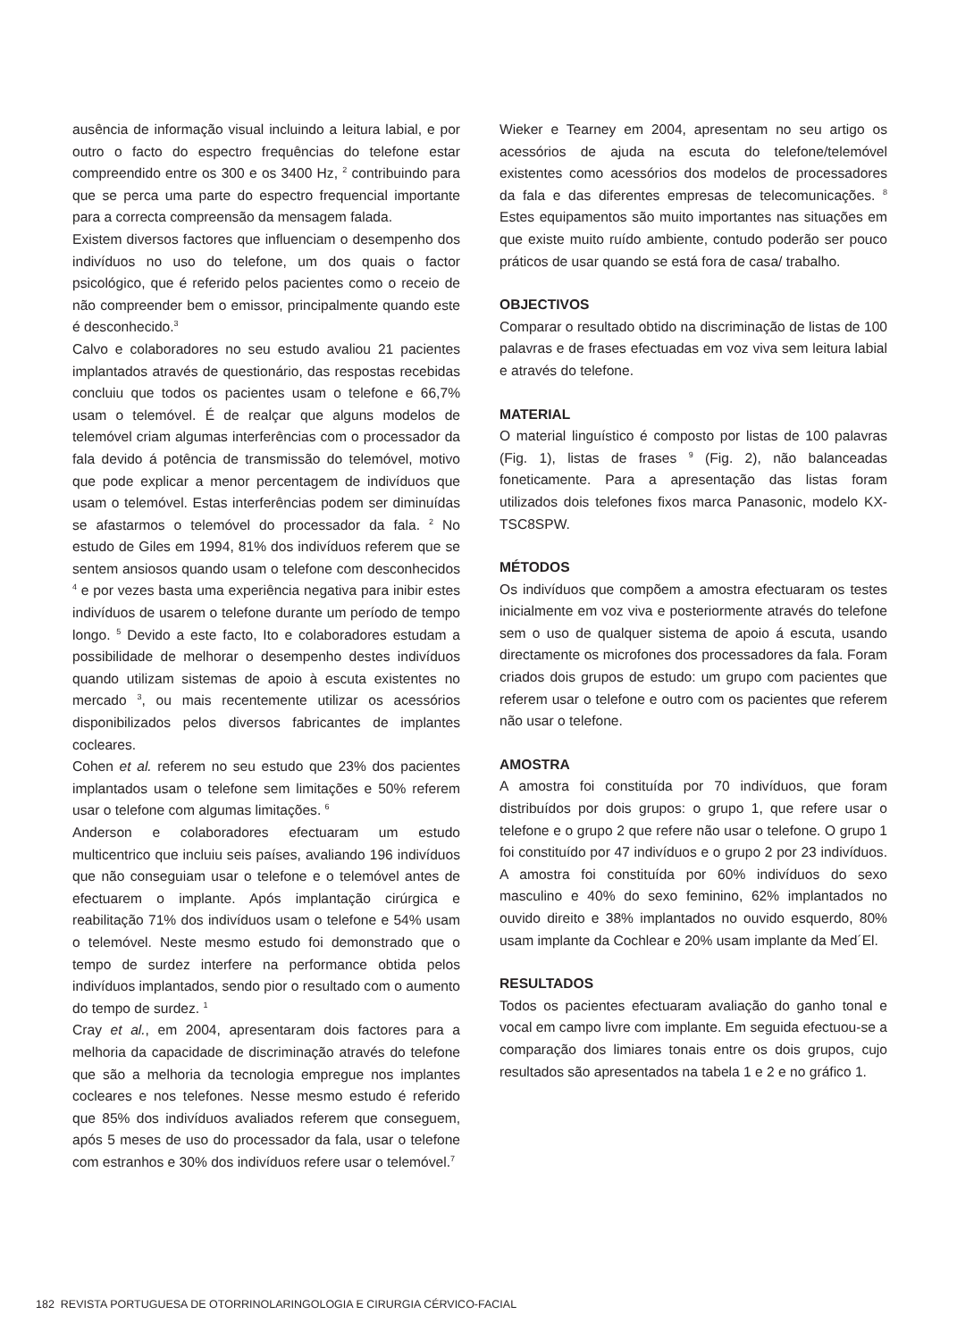ausência de informação visual incluindo a leitura labial, e por outro o facto do espectro frequências do telefone estar compreendido entre os 300 e os 3400 Hz, <sup>2</sup> contribuindo para que se perca uma parte do espectro frequencial importante para a correcta compreensão da mensagem falada.
Existem diversos factores que influenciam o desempenho dos indivíduos no uso do telefone, um dos quais o factor psicológico, que é referido pelos pacientes como o receio de não compreender bem o emissor, principalmente quando este é desconhecido.<sup>3</sup>
Calvo e colaboradores no seu estudo avaliou 21 pacientes implantados através de questionário, das respostas recebidas concluiu que todos os pacientes usam o telefone e 66,7% usam o telemóvel. É de realçar que alguns modelos de telemóvel criam algumas interferências com o processador da fala devido á potência de transmissão do telemóvel, motivo que pode explicar a menor percentagem de indivíduos que usam o telemóvel. Estas interferências podem ser diminuídas se afastarmos o telemóvel do processador da fala. <sup>2</sup> No estudo de Giles em 1994, 81% dos indivíduos referem que se sentem ansiosos quando usam o telefone com desconhecidos <sup>4</sup> e por vezes basta uma experiência negativa para inibir estes indivíduos de usarem o telefone durante um período de tempo longo. <sup>5</sup> Devido a este facto, Ito e colaboradores estudam a possibilidade de melhorar o desempenho destes indivíduos quando utilizam sistemas de apoio à escuta existentes no mercado <sup>3</sup>, ou mais recentemente utilizar os acessórios disponibilizados pelos diversos fabricantes de implantes cocleares.
Cohen et al. referem no seu estudo que 23% dos pacientes implantados usam o telefone sem limitações e 50% referem usar o telefone com algumas limitações. <sup>6</sup>
Anderson e colaboradores efectuaram um estudo multicentrico que incluiu seis países, avaliando 196 indivíduos que não conseguiam usar o telefone e o telemóvel antes de efectuarem o implante. Após implantação cirúrgica e reabilitação 71% dos indivíduos usam o telefone e 54% usam o telemóvel. Neste mesmo estudo foi demonstrado que o tempo de surdez interfere na performance obtida pelos indivíduos implantados, sendo pior o resultado com o aumento do tempo de surdez. <sup>1</sup>
Cray et al., em 2004, apresentaram dois factores para a melhoria da capacidade de discriminação através do telefone que são a melhoria da tecnologia empregue nos implantes cocleares e nos telefones. Nesse mesmo estudo é referido que 85% dos indivíduos avaliados referem que conseguem, após 5 meses de uso do processador da fala, usar o telefone com estranhos e 30% dos indivíduos refere usar o telemóvel.<sup>7</sup>
Wieker e Tearney em 2004, apresentam no seu artigo os acessórios de ajuda na escuta do telefone/telemóvel existentes como acessórios dos modelos de processadores da fala e das diferentes empresas de telecomunicações. <sup>8</sup> Estes equipamentos são muito importantes nas situações em que existe muito ruído ambiente, contudo poderão ser pouco práticos de usar quando se está fora de casa/ trabalho.
OBJECTIVOS
Comparar o resultado obtido na discriminação de listas de 100 palavras e de frases efectuadas em voz viva sem leitura labial e através do telefone.
MATERIAL
O material linguístico é composto por listas de 100 palavras (Fig. 1), listas de frases <sup>9</sup> (Fig. 2), não balanceadas foneticamente. Para a apresentação das listas foram utilizados dois telefones fixos marca Panasonic, modelo KX-TSC8SPW.
MÉTODOS
Os indivíduos que compõem a amostra efectuaram os testes inicialmente em voz viva e posteriormente através do telefone sem o uso de qualquer sistema de apoio á escuta, usando directamente os microfones dos processadores da fala. Foram criados dois grupos de estudo: um grupo com pacientes que referem usar o telefone e outro com os pacientes que referem não usar o telefone.
AMOSTRA
A amostra foi constituída por 70 indivíduos, que foram distribuídos por dois grupos: o grupo 1, que refere usar o telefone e o grupo 2 que refere não usar o telefone. O grupo 1 foi constituído por 47 indivíduos e o grupo 2 por 23 indivíduos. A amostra foi constituída por 60% indivíduos do sexo masculino e 40% do sexo feminino, 62% implantados no ouvido direito e 38% implantados no ouvido esquerdo, 80% usam implante da Cochlear e 20% usam implante da Med´El.
RESULTADOS
Todos os pacientes efectuaram avaliação do ganho tonal e vocal em campo livre com implante. Em seguida efectuou-se a comparação dos limiares tonais entre os dois grupos, cujo resultados são apresentados na tabela 1 e 2 e no gráfico 1.
182 REVISTA PORTUGUESA DE OTORRINOLARINGOLOGIA E CIRURGIA CÉRVICO-FACIAL